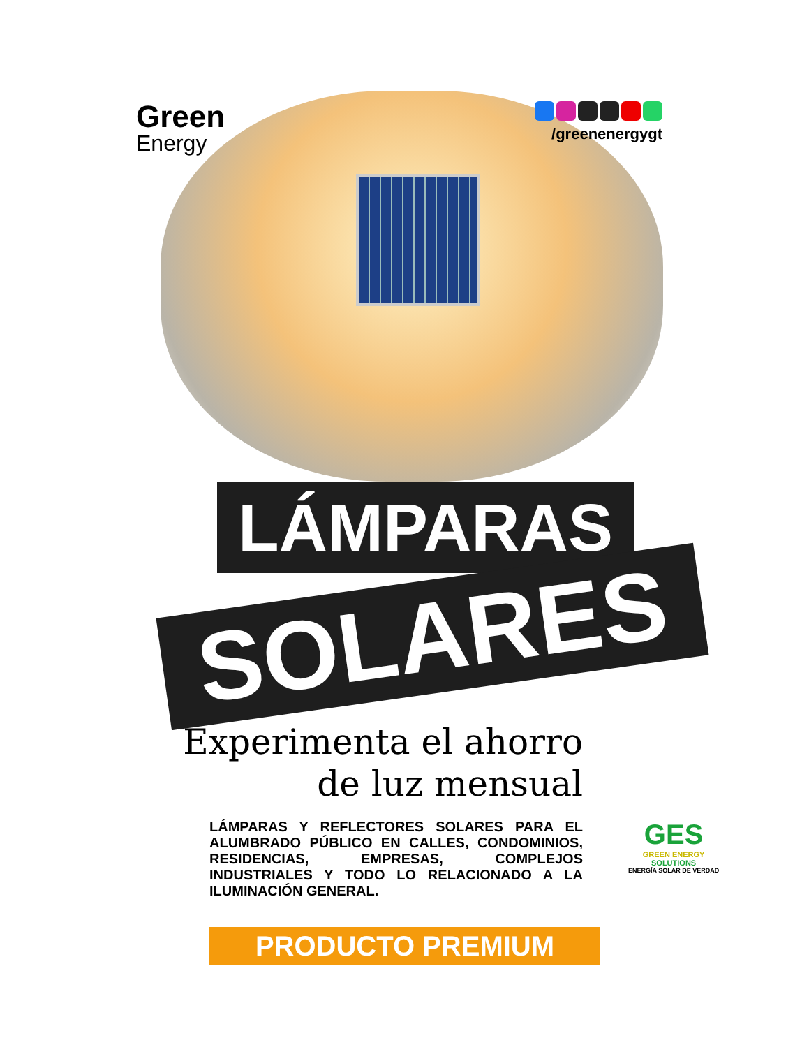Green
Energy
/greenenergygt
LÁMPARAS
SOLARES
Experimenta el ahorro
de luz mensual
LÁMPARAS Y REFLECTORES SOLARES PARA EL ALUMBRADO PÚBLICO EN CALLES, CONDOMINIOS, RESIDENCIAS, EMPRESAS, COMPLEJOS INDUSTRIALES Y TODO LO RELACIONADO A LA ILUMINACIÓN GENERAL.
PRODUCTO PREMIUM
GES
GREEN ENERGY
SOLUTIONS
ENERGÍA SOLAR DE VERDAD